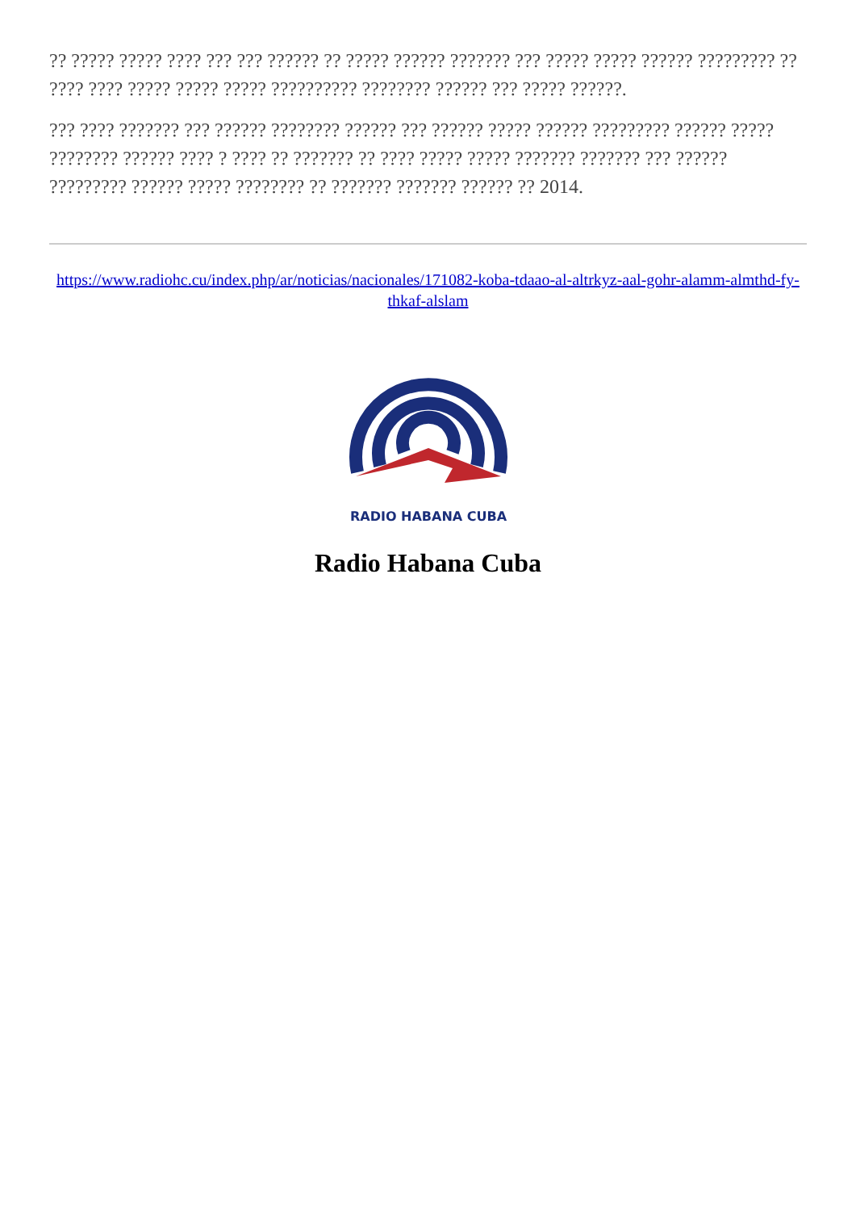?? ????? ????? ???? ??? ??? ?????? ?? ????? ?????? ??????? ??? ????? ????? ?????? ????????? ?? ???? ???? ????? ????? ????? ?????????? ???????? ?????? ??? ????? ??????.
??? ???? ??????? ??? ?????? ???????? ?????? ??? ?????? ????? ?????? ????????? ?????? ????? ???????? ?????? ???? ? ???? ?? ??????? ?? ???? ????? ????? ??????? ??????? ??? ?????? ????????? ?????? ????? ???????? ?? ??????? ??????? ?????? ?? 2014.
https://www.radiohc.cu/index.php/ar/noticias/nacionales/171082-koba-tdaao-al-altrkyz-aal-gohr-alamm-almthd-fy-thkaf-alslam
RADIO HABANA CUBA
Radio Habana Cuba